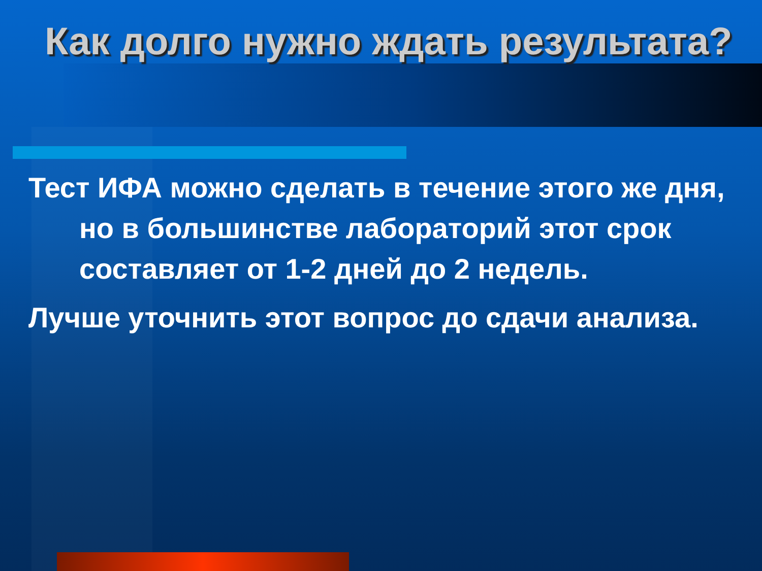Как долго нужно ждать результата?
Тест ИФА можно сделать в течение этого же дня, но в большинстве лабораторий этот срок составляет от 1-2 дней до 2 недель.
Лучше уточнить этот вопрос до сдачи анализа.